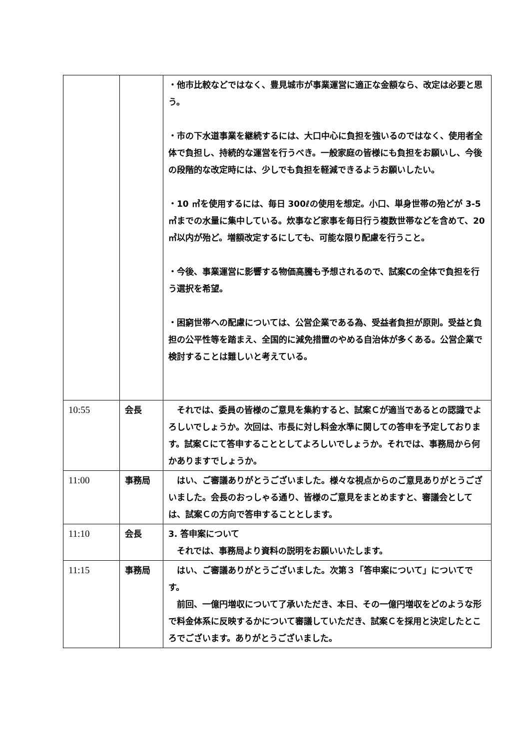| | | ・他市比較などではなく、豊見城市が事業運営に適正な金額なら、改定は必要と思う。 ・市の下水道事業を継続するには、大口中心に負担を強いるのではなく、使用者全体で負担し、持続的な運営を行うべき。一般家庭の皆様にも負担をお願いし、今後の段階的な改定時には、少しでも負担を軽減できるようお願いしたい。 ・10 ㎥を使用するには、毎日 300ℓの使用を想定。小口、単身世帯の殆どが 3-5 ㎥までの水量に集中している。炊事など家事を毎日行う複数世帯などを含めて、20 ㎥以内が殆ど。増額改定するにしても、可能な限り配慮を行うこと。 ・今後、事業運営に影響する物価高騰も予想されるので、試案Cの全体で負担を行う選択を希望。 ・困窮世帯への配慮については、公営企業である為、受益者負担が原則。受益と負担の公平性等を踏まえ、全国的に減免措置のやめる自治体が多くある。公営企業で検討することは難しいと考えている。 |
| 10:55 | 会長 | それでは、委員の皆様のご意見を集約すると、試案Ｃが適当であるとの認識でよろしいでしょうか。次回は、市長に対し料金水準に関しての答申を予定しております。試案Ｃにて答申することとしてよろしいでしょうか。それでは、事務局から何かありますでしょうか。 |
| 11:00 | 事務局 | はい、ご審議ありがとうございました。様々な視点からのご意見ありがとうございました。会長のおっしゃる通り、皆様のご意見をまとめますと、審議会としては、試案Ｃの方向で答申することとします。 |
| 11:10 | 会長 | 3. 答申案について それでは、事務局より資料の説明をお願いいたします。 |
| 11:15 | 事務局 | はい、ご審議ありがとうございました。次第３「答申案について」についてです。 前回、一億円増収について了承いただき、本日、その一億円増収をどのような形で料金体系に反映するかについて審議していただき、試案Ｃを採用と決定したところでございます。ありがとうございました。 |